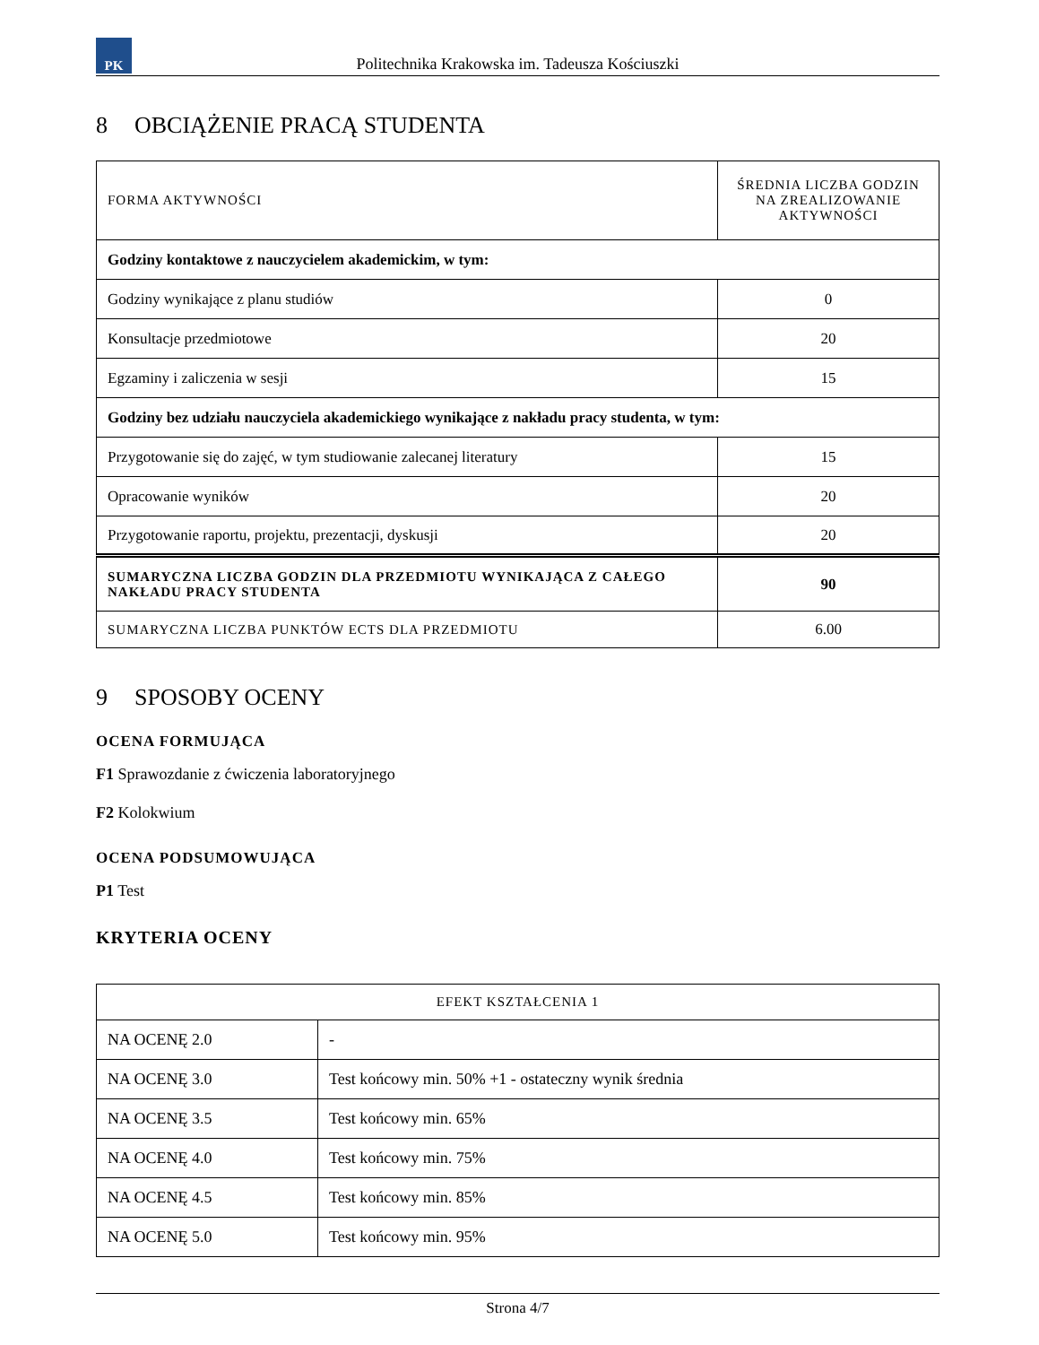PK
Politechnika Krakowska im. Tadeusza Kościuszki
8 OBCIĄŻENIE PRACĄ STUDENTA
| FORMA AKTYWNOŚCI | ŚREDNIA LICZBA GODZIN NA ZREALIZOWANIE AKTYWNOŚCI |
| --- | --- |
| Godziny kontaktowe z nauczycielem akademickim, w tym: | |
| Godziny wynikające z planu studiów | 0 |
| Konsultacje przedmiotowe | 20 |
| Egzaminy i zaliczenia w sesji | 15 |
| Godziny bez udziału nauczyciela akademickiego wynikające z nakładu pracy studenta, w tym: | |
| Przygotowanie się do zajęć, w tym studiowanie zalecanej literatury | 15 |
| Opracowanie wyników | 20 |
| Przygotowanie raportu, projektu, prezentacji, dyskusji | 20 |
| SUMARYCZNA LICZBA GODZIN DLA PRZEDMIOTU WYNIKAJĄCA Z CAŁEGO NAKŁADU PRACY STUDENTA | 90 |
| SUMARYCZNA LICZBA PUNKTÓW ECTS DLA PRZEDMIOTU | 6.00 |
9 SPOSOBY OCENY
OCENA FORMUJĄCA
F1 Sprawozdanie z ćwiczenia laboratoryjnego
F2 Kolokwium
OCENA PODSUMOWUJĄCA
P1 Test
KRYTERIA OCENY
| EFEKT KSZTAŁCENIA 1 | |
| --- | --- |
| NA OCENĘ 2.0 | - |
| NA OCENĘ 3.0 | Test końcowy min. 50% +1 - ostateczny wynik średnia |
| NA OCENĘ 3.5 | Test końcowy min. 65% |
| NA OCENĘ 4.0 | Test końcowy min. 75% |
| NA OCENĘ 4.5 | Test końcowy min. 85% |
| NA OCENĘ 5.0 | Test końcowy min. 95% |
Strona 4/7